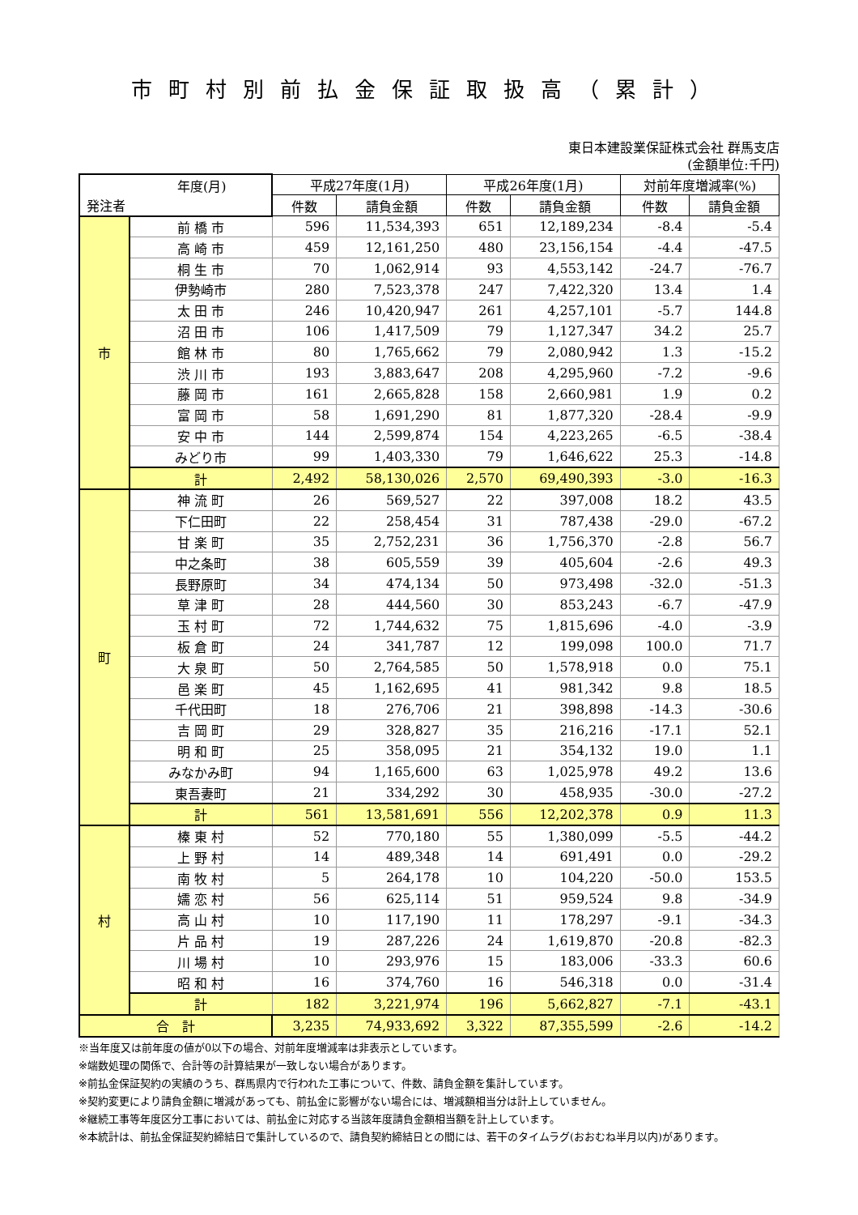市町村別前払金保証取扱高（累計）
東日本建設業保証株式会社 群馬支店
(金額単位:千円)
| 年度(月) 発注者 | | 平成27年度(1月) | | 平成26年度(1月) | | 対前年度増減率(%) | |
| --- | --- | --- | --- | --- | --- | --- | --- |
| | | 件数 | 請負金額 | 件数 | 請負金額 | 件数 | 請負金額 |
| 市 | 前 橋 市 | 596 | 11,534,393 | 651 | 12,189,234 | -8.4 | -5.4 |
| | 高 崎 市 | 459 | 12,161,250 | 480 | 23,156,154 | -4.4 | -47.5 |
| | 桐 生 市 | 70 | 1,062,914 | 93 | 4,553,142 | -24.7 | -76.7 |
| | 伊勢崎市 | 280 | 7,523,378 | 247 | 7,422,320 | 13.4 | 1.4 |
| | 太 田 市 | 246 | 10,420,947 | 261 | 4,257,101 | -5.7 | 144.8 |
| | 沼 田 市 | 106 | 1,417,509 | 79 | 1,127,347 | 34.2 | 25.7 |
| | 館 林 市 | 80 | 1,765,662 | 79 | 2,080,942 | 1.3 | -15.2 |
| | 渋 川 市 | 193 | 3,883,647 | 208 | 4,295,960 | -7.2 | -9.6 |
| | 藤 岡 市 | 161 | 2,665,828 | 158 | 2,660,981 | 1.9 | 0.2 |
| | 富 岡 市 | 58 | 1,691,290 | 81 | 1,877,320 | -28.4 | -9.9 |
| | 安 中 市 | 144 | 2,599,874 | 154 | 4,223,265 | -6.5 | -38.4 |
| | みどり市 | 99 | 1,403,330 | 79 | 1,646,622 | 25.3 | -14.8 |
| | 計 | 2,492 | 58,130,026 | 2,570 | 69,490,393 | -3.0 | -16.3 |
| 町 | 神 流 町 | 26 | 569,527 | 22 | 397,008 | 18.2 | 43.5 |
| | 下仁田町 | 22 | 258,454 | 31 | 787,438 | -29.0 | -67.2 |
| | 甘 楽 町 | 35 | 2,752,231 | 36 | 1,756,370 | -2.8 | 56.7 |
| | 中之条町 | 38 | 605,559 | 39 | 405,604 | -2.6 | 49.3 |
| | 長野原町 | 34 | 474,134 | 50 | 973,498 | -32.0 | -51.3 |
| | 草 津 町 | 28 | 444,560 | 30 | 853,243 | -6.7 | -47.9 |
| | 玉 村 町 | 72 | 1,744,632 | 75 | 1,815,696 | -4.0 | -3.9 |
| | 板 倉 町 | 24 | 341,787 | 12 | 199,098 | 100.0 | 71.7 |
| | 大 泉 町 | 50 | 2,764,585 | 50 | 1,578,918 | 0.0 | 75.1 |
| | 邑 楽 町 | 45 | 1,162,695 | 41 | 981,342 | 9.8 | 18.5 |
| | 千代田町 | 18 | 276,706 | 21 | 398,898 | -14.3 | -30.6 |
| | 吉 岡 町 | 29 | 328,827 | 35 | 216,216 | -17.1 | 52.1 |
| | 明 和 町 | 25 | 358,095 | 21 | 354,132 | 19.0 | 1.1 |
| | みなかみ町 | 94 | 1,165,600 | 63 | 1,025,978 | 49.2 | 13.6 |
| | 東吾妻町 | 21 | 334,292 | 30 | 458,935 | -30.0 | -27.2 |
| | 計 | 561 | 13,581,691 | 556 | 12,202,378 | 0.9 | 11.3 |
| 村 | 榛 東 村 | 52 | 770,180 | 55 | 1,380,099 | -5.5 | -44.2 |
| | 上 野 村 | 14 | 489,348 | 14 | 691,491 | 0.0 | -29.2 |
| | 南 牧 村 | 5 | 264,178 | 10 | 104,220 | -50.0 | 153.5 |
| | 嬬 恋 村 | 56 | 625,114 | 51 | 959,524 | 9.8 | -34.9 |
| | 高 山 村 | 10 | 117,190 | 11 | 178,297 | -9.1 | -34.3 |
| | 片 品 村 | 19 | 287,226 | 24 | 1,619,870 | -20.8 | -82.3 |
| | 川 場 村 | 10 | 293,976 | 15 | 183,006 | -33.3 | 60.6 |
| | 昭 和 村 | 16 | 374,760 | 16 | 546,318 | 0.0 | -31.4 |
| | 計 | 182 | 3,221,974 | 196 | 5,662,827 | -7.1 | -43.1 |
| 合 計 | | 3,235 | 74,933,692 | 3,322 | 87,355,599 | -2.6 | -14.2 |
※当年度又は前年度の値が0以下の場合、対前年度増減率は非表示としています。
※端数処理の関係で、合計等の計算結果が一致しない場合があります。
※前払金保証契約の実績のうち、群馬県内で行われた工事について、件数、請負金額を集計しています。
※契約変更により請負金額に増減があっても、前払金に影響がない場合には、増減額相当分は計上していません。
※継続工事等年度区分工事においては、前払金に対応する当該年度請負金額相当額を計上しています。
※本統計は、前払金保証契約締結日で集計しているので、請負契約締結日との間には、若干のタイムラグ(おおむね半月以内)があります。